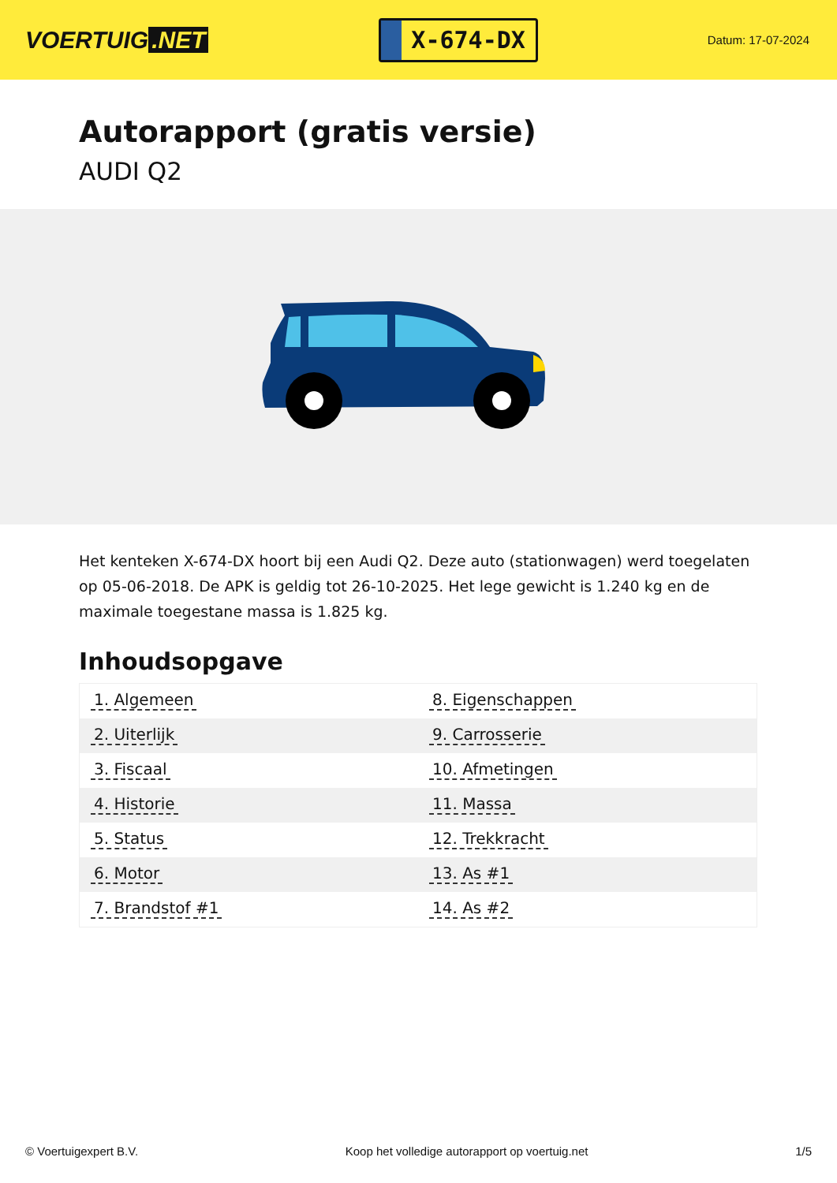VOERTUIG.NET
X-674-DX
Datum: 17-07-2024
Autorapport (gratis versie)
AUDI Q2
Het kenteken X-674-DX hoort bij een Audi Q2. Deze auto (stationwagen) werd toegelaten op 05-06-2018. De APK is geldig tot 26-10-2025. Het lege gewicht is 1.240 kg en de maximale toegestane massa is 1.825 kg.
Inhoudsopgave
| 1. Algemeen | 8. Eigenschappen |
| 2. Uiterlijk | 9. Carrosserie |
| 3. Fiscaal | 10. Afmetingen |
| 4. Historie | 11. Massa |
| 5. Status | 12. Trekkracht |
| 6. Motor | 13. As #1 |
| 7. Brandstof #1 | 14. As #2 |
© Voertuigexpert B.V. Koop het volledige autorapport op voertuig.net 1/5